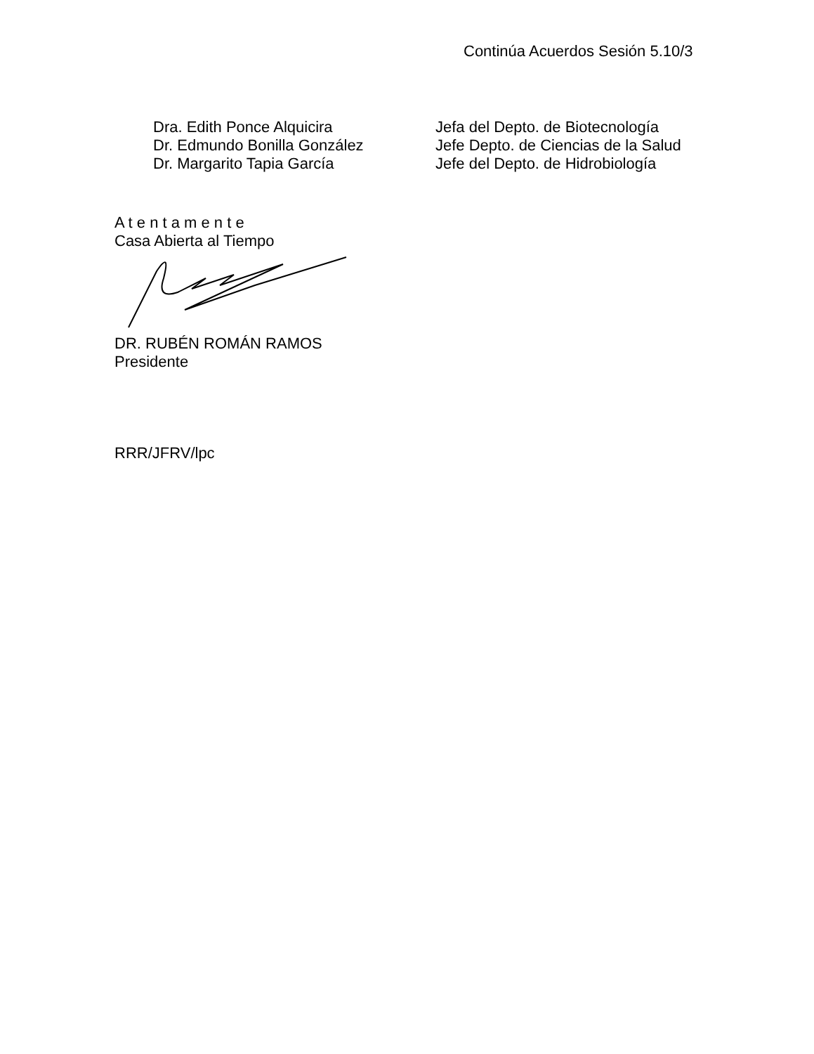Continúa Acuerdos Sesión 5.10/3
| Dra. Edith Ponce Alquicira | Jefa del Depto. de Biotecnología |
| Dr. Edmundo Bonilla González | Jefe Depto. de Ciencias de la Salud |
| Dr. Margarito Tapia García | Jefe del Depto. de Hidrobiología |
A t e n t a m e n t e
Casa Abierta al Tiempo
DR. RUBÉN ROMÁN RAMOS
Presidente
RRR/JFRV/lpc